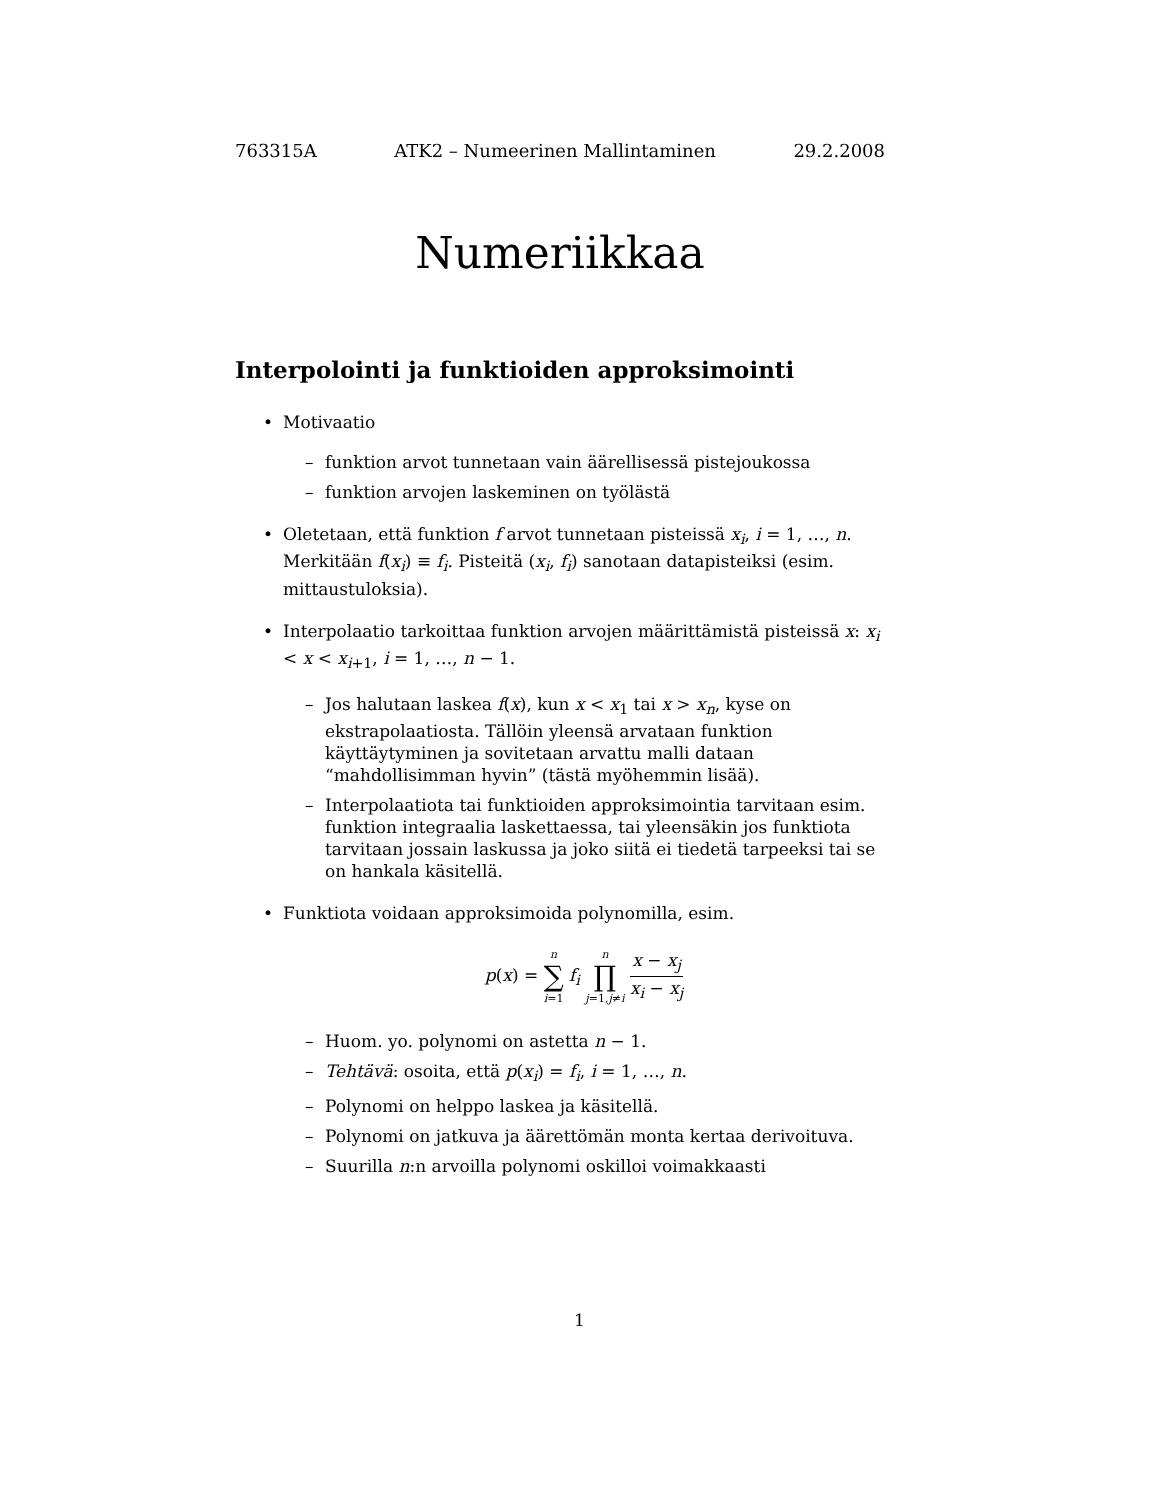763315A ATK2 – Numeerinen Mallintaminen 29.2.2008
Numeriikkaa
Interpolointi ja funktioiden approksimointi
• Motivaatio
– funktion arvot tunnetaan vain äärellisessä pistejoukossa
– funktion arvojen laskeminen on työlästä
• Oletetaan, että funktion f arvot tunnetaan pisteissä x<sub>i</sub>, i = 1, …, n. Merkitään f(x<sub>i</sub>) ≡ f<sub>i</sub>. Pisteitä (x<sub>i</sub>, f<sub>i</sub>) sanotaan datapisteiksi (esim. mittaustuloksia).
• Interpolaatio tarkoittaa funktion arvojen määrittämistä pisteissä x: x<sub>i</sub> < x < x<sub>i+1</sub>, i = 1, …, n − 1.
– Jos halutaan laskea f(x), kun x < x<sub>1</sub> tai x > x<sub>n</sub>, kyse on ekstrapolaatiosta. Tällöin yleensä arvataan funktion käyttäytyminen ja sovitetaan arvattu malli dataan “mahdollisimman hyvin” (tästä myöhemmin lisää).
– Interpolaatiota tai funktioiden approksimointia tarvitaan esim. funktion integraalia laskettaessa, tai yleensäkin jos funktiota tarvitaan jossain laskussa ja joko siitä ei tiedetä tarpeeksi tai se on hankala käsitellä.
• Funktiota voidaan approksimoida polynomilla, esim.
p(x) = n ∑ i=1 f<sub>i</sub> n ∏ j=1,j≠i x − x<sub>j</sub> x<sub>i</sub> − x<sub>j</sub>
– Huom. yo. polynomi on astetta n − 1.
– Tehtävä: osoita, että p(x<sub>i</sub>) = f<sub>i</sub>, i = 1, …, n.
– Polynomi on helppo laskea ja käsitellä.
– Polynomi on jatkuva ja äärettömän monta kertaa derivoituva.
– Suurilla n:n arvoilla polynomi oskilloi voimakkaasti
1